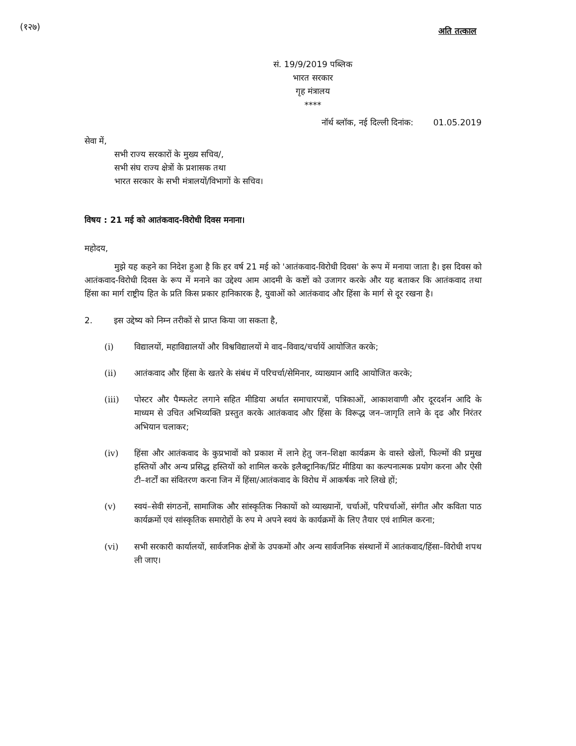(१२७)
अति तत्काल
सं. 19/9/2019 पब्लिक
भारत सरकार
गृह मंत्रालय
****
नॉर्थ ब्लॉक, नई दिल्ली दिनांक: 01.05.2019
सेवा में,
सभी राज्य सरकारों के मुख्य सचिव/,
सभी संघ राज्य क्षेत्रों के प्रशासक तथा
भारत सरकार के सभी मंत्रालयों/विभागों के सचिव।
विषय : 21 मई को आतंकवाद-विरोधी दिवस मनाना।
महोदय,
मुझे यह कहने का निदेश हुआ है कि हर वर्ष 21 मई को 'आतंकवाद-विरोधी दिवस' के रूप में मनाया जाता है। इस दिवस को आतंकवाद-विरोधी दिवस के रूप में मनाने का उद्देश्य आम आदमी के कष्टों को उजागर करके और यह बताकर कि आतंकवाद तथा हिंसा का मार्ग राष्ट्रीय हित के प्रति किस प्रकार हानिकारक है, युवाओं को आतंकवाद और हिंसा के मार्ग से दूर रखना है।
2. इस उद्देष्य को निम्न तरीकों से प्राप्त किया जा सकता है,
(i) विद्यालयों, महाविद्यालयों और विश्वविद्यालयों मे वाद–विवाद/चर्चायें आयोजित करके;
(ii) आतंकवाद और हिंसा के खतरे के संबंध में परिचर्चा/सेमिनार, व्याख्यान आदि आयोजित करके;
(iii) पोस्टर और पैम्फलेट लगाने सहित मीडिया अर्थात समाचारपत्रों, पत्रिकाओं, आकाशवाणी और दूरदर्शन आदि के माध्यम से उचित अभिव्यक्ति प्रस्तुत करके आतंकवाद और हिंसा के विरूद्ध जन–जागृति लाने के दृढ और निरंतर अभियान चलाकर;
(iv) हिंसा और आतंकवाद के कुप्रभावों को प्रकाश में लाने हेतु जन–शिक्षा कार्यक्रम के वास्ते खेलों, फिल्मों की प्रमुख हस्तियों और अन्य प्रसिद्ध हस्तियों को शामिल करके इलैक्ट्रानिक/प्रिंट मीडिया का कल्पनात्मक प्रयोग करना और ऐसी टी–शर्टों का संवितरण करना जिन में हिंसा/आतंकवाद के विरोध में आकर्षक नारे लिखे हों;
(v) स्वयं–सेवी संगठनों, सामाजिक और सांस्कृतिक निकायों को व्याख्यानों, चर्चाओं, परिचर्चाओं, संगीत और कविता पाठ कार्यक्रमों एवं सांस्कृतिक समारोहों के रुप मे अपने स्वयं के कार्यक्रमों के लिए तैयार एवं शामिल करना;
(vi) सभी सरकारी कार्यालयों, सार्वजनिक क्षेत्रों के उपकमों और अन्य सार्वजनिक संस्थानों में आतंकवाद/हिंसा–विरोधी शपथ ली जाए।